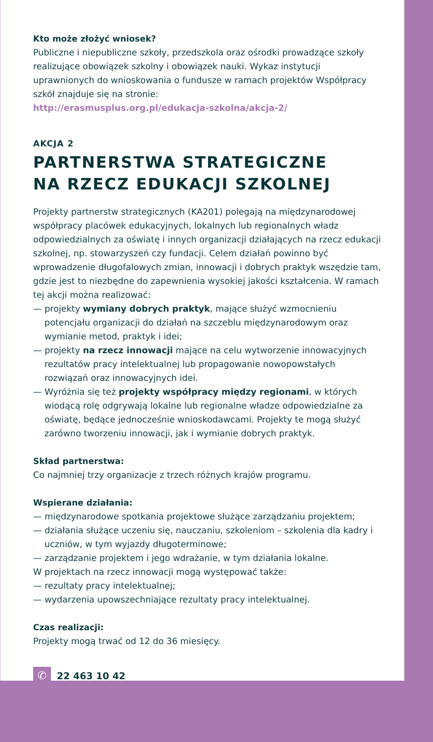Kto może złożyć wniosek?
Publiczne i niepubliczne szkoły, przedszkola oraz ośrodki prowadzące szkoły realizujące obowiązek szkolny i obowiązek nauki. Wykaz instytucji uprawnionych do wnioskowania o fundusze w ramach projektów Współpracy szkół znajduje się na stronie:
http://erasmusplus.org.pl/edukacja-szkolna/akcja-2/
AKCJA 2
PARTNERSTWA STRATEGICZNE
NA RZECZ EDUKACJI SZKOLNEJ
Projekty partnerstw strategicznych (KA201) polegają na międzynarodowej współpracy placówek edukacyjnych, lokalnych lub regionalnych władz odpowiedzialnych za oświatę i innych organizacji działających na rzecz edukacji szkolnej, np. stowarzyszeń czy fundacji. Celem działań powinno być wprowadzenie długofalowych zmian, innowacji i dobrych praktyk wszędzie tam, gdzie jest to niezbędne do zapewnienia wysokiej jakości kształcenia. W ramach tej akcji można realizować:
— projekty wymiany dobrych praktyk, mające służyć wzmocnieniu potencjału organizacji do działań na szczeblu międzynarodowym oraz wymianie metod, praktyk i idei;
— projekty na rzecz innowacji mające na celu wytworzenie innowacyjnych rezultatów pracy intelektualnej lub propagowanie nowopowstałych rozwiązań oraz innowacyjnych idei.
— Wyróżnia się też projekty współpracy między regionami, w których wiodącą rolę odgrywają lokalne lub regionalne władze odpowiedzialne za oświatę, będące jednocześnie wnioskodawcami. Projekty te mogą służyć zarówno tworzeniu innowacji, jak i wymianie dobrych praktyk.
Skład partnerstwa:
Co najmniej trzy organizacje z trzech różnych krajów programu.
Wspierane działania:
— międzynarodowe spotkania projektowe służące zarządzaniu projektem;
— działania służące uczeniu się, nauczaniu, szkoleniom – szkolenia dla kadry i uczniów, w tym wyjazdy długoterminowe;
— zarządzanie projektem i jego wdrażanie, w tym działania lokalne.
W projektach na rzecz innowacji mogą występować także:
— rezultaty pracy intelektualnej;
— wydarzenia upowszechniające rezultaty pracy intelektualnej.
Czas realizacji:
Projekty mogą trwać od 12 do 36 miesięcy.
✆ 22 463 10 42